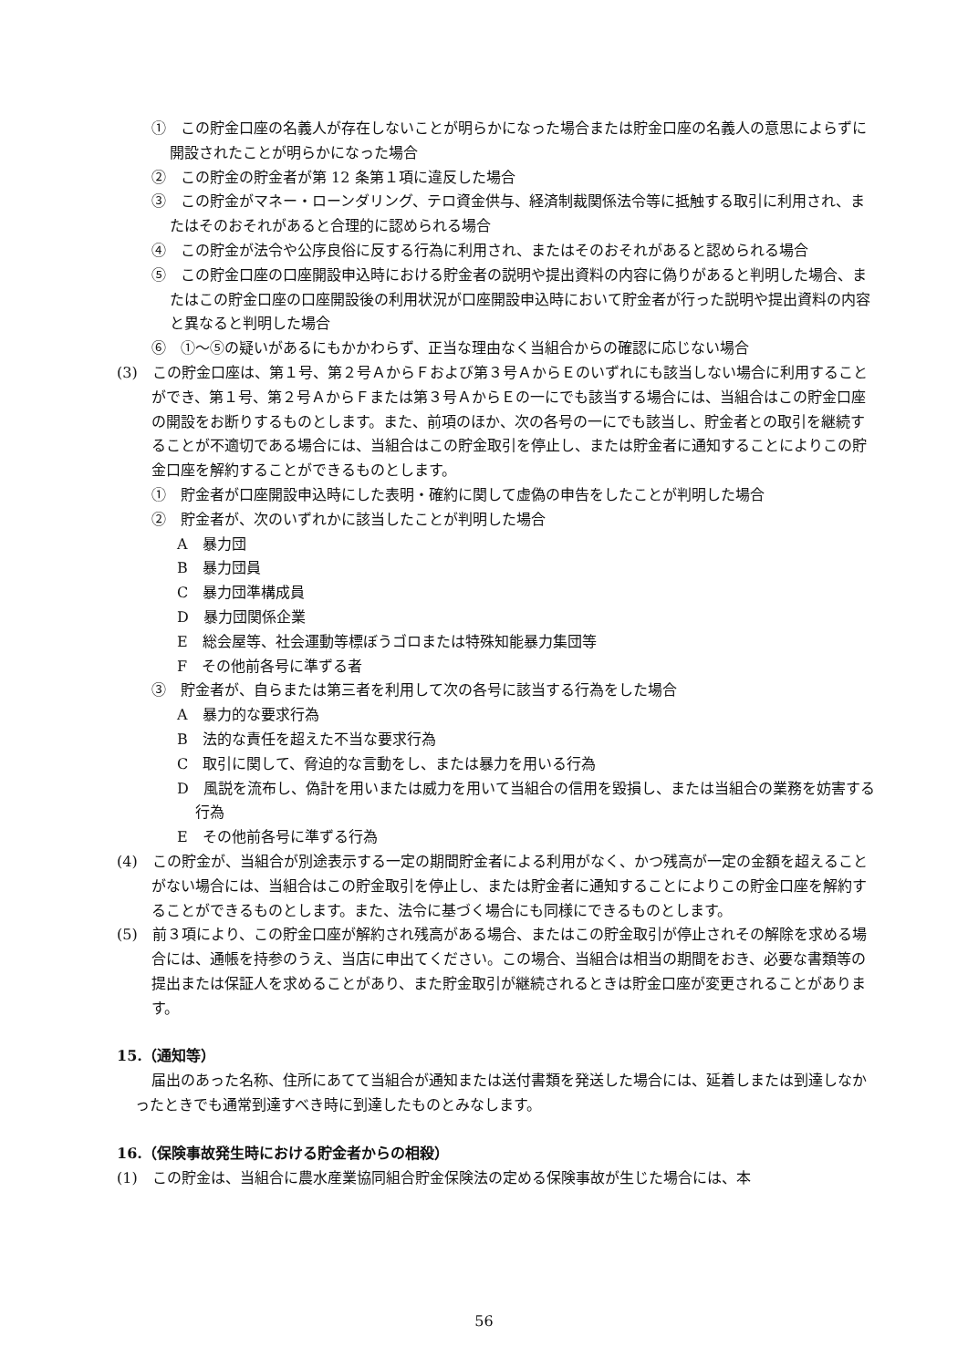①　この貯金口座の名義人が存在しないことが明らかになった場合または貯金口座の名義人の意思によらずに開設されたことが明らかになった場合
②　この貯金の貯金者が第 12 条第１項に違反した場合
③　この貯金がマネー・ローンダリング、テロ資金供与、経済制裁関係法令等に抵触する取引に利用され、またはそのおそれがあると合理的に認められる場合
④　この貯金が法令や公序良俗に反する行為に利用され、またはそのおそれがあると認められる場合
⑤　この貯金口座の口座開設申込時における貯金者の説明や提出資料の内容に偽りがあると判明した場合、またはこの貯金口座の口座開設後の利用状況が口座開設申込時において貯金者が行った説明や提出資料の内容と異なると判明した場合
⑥　①～⑤の疑いがあるにもかかわらず、正当な理由なく当組合からの確認に応じない場合
(3)　この貯金口座は、第１号、第２号ＡからＦおよび第３号ＡからＥのいずれにも該当しない場合に利用することができ、第１号、第２号ＡからＦまたは第３号ＡからＥの一にでも該当する場合には、当組合はこの貯金口座の開設をお断りするものとします。また、前項のほか、次の各号の一にでも該当し、貯金者との取引を継続することが不適切である場合には、当組合はこの貯金取引を停止し、または貯金者に通知することによりこの貯金口座を解約することができるものとします。
①　貯金者が口座開設申込時にした表明・確約に関して虚偽の申告をしたことが判明した場合
②　貯金者が、次のいずれかに該当したことが判明した場合
A　暴力団
B　暴力団員
C　暴力団準構成員
D　暴力団関係企業
E　総会屋等、社会運動等標ぼうゴロまたは特殊知能暴力集団等
F　その他前各号に準ずる者
③　貯金者が、自らまたは第三者を利用して次の各号に該当する行為をした場合
A　暴力的な要求行為
B　法的な責任を超えた不当な要求行為
C　取引に関して、脅迫的な言動をし、または暴力を用いる行為
D　風説を流布し、偽計を用いまたは威力を用いて当組合の信用を毀損し、または当組合の業務を妨害する行為
E　その他前各号に準ずる行為
(4)　この貯金が、当組合が別途表示する一定の期間貯金者による利用がなく、かつ残高が一定の金額を超えることがない場合には、当組合はこの貯金取引を停止し、または貯金者に通知することによりこの貯金口座を解約することができるものとします。また、法令に基づく場合にも同様にできるものとします。
(5)　前３項により、この貯金口座が解約され残高がある場合、またはこの貯金取引が停止されその解除を求める場合には、通帳を持参のうえ、当店に申出てください。この場合、当組合は相当の期間をおき、必要な書類等の提出または保証人を求めることがあり、また貯金取引が継続されるときは貯金口座が変更されることがあります。
15.（通知等）
届出のあった名称、住所にあてて当組合が通知または送付書類を発送した場合には、延着しまたは到達しなかったときでも通常到達すべき時に到達したものとみなします。
16.（保険事故発生時における貯金者からの相殺）
(1)　この貯金は、当組合に農水産業協同組合貯金保険法の定める保険事故が生じた場合には、本
56